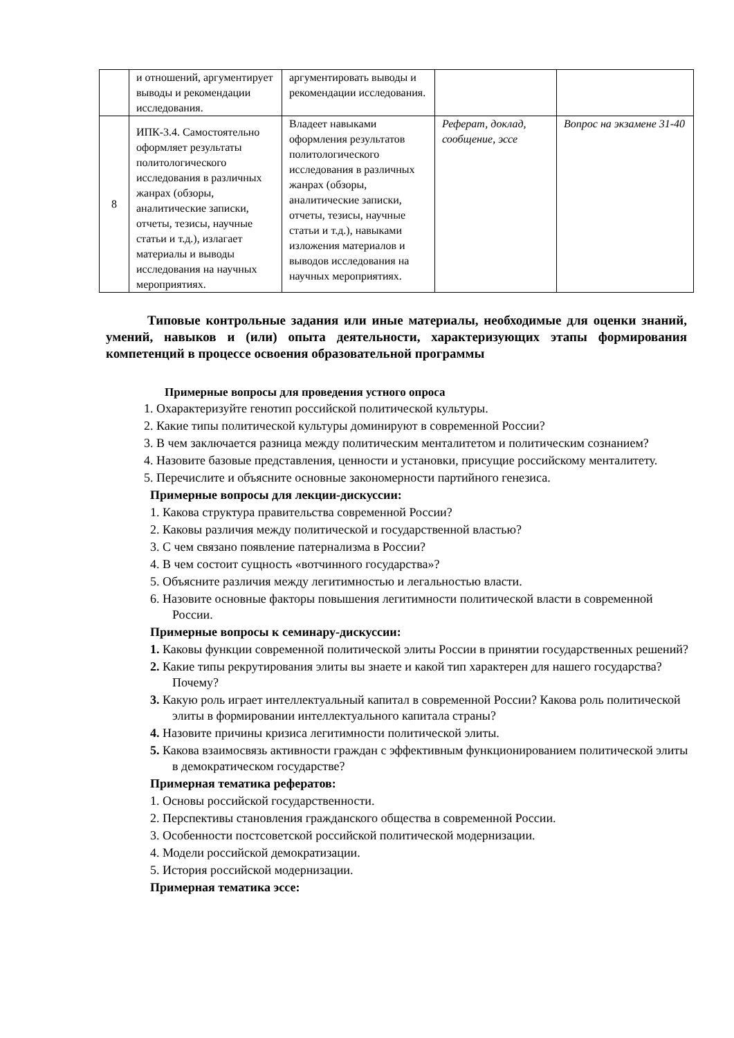| | и отношений, аргументирует выводы и рекомендации исследования. | аргументировать выводы и рекомендации исследования. | | |
| 8 | ИПК-3.4. Самостоятельно оформляет результаты политологического исследования в различных жанрах (обзоры, аналитические записки, отчеты, тезисы, научные статьи и т.д.), излагает материалы и выводы исследования на научных мероприятиях. | Владеет навыками оформления результатов политологического исследования в различных жанрах (обзоры, аналитические записки, отчеты, тезисы, научные статьи и т.д.), навыками изложения материалов и выводов исследования на научных мероприятиях. | Реферат, доклад, сообщение, эссе | Вопрос на экзамене 31-40 |
Типовые контрольные задания или иные материалы, необходимые для оценки знаний, умений, навыков и (или) опыта деятельности, характеризующих этапы формирования компетенций в процессе освоения образовательной программы
Примерные вопросы для проведения устного опроса
1. Охарактеризуйте генотип российской политической культуры.
2. Какие типы политической культуры доминируют в современной России?
3. В чем заключается разница между политическим менталитетом и политическим сознанием?
4. Назовите базовые представления, ценности и установки, присущие российскому менталитету.
5. Перечислите и объясните основные закономерности партийного генезиса.
Примерные вопросы для лекции-дискуссии:
1. Какова структура правительства современной России?
2. Каковы различия между политической и государственной властью?
3. С чем связано появление патернализма в России?
4. В чем состоит сущность «вотчинного государства»?
5. Объясните различия между легитимностью и легальностью власти.
6. Назовите основные факторы повышения легитимности политической власти в современной России.
Примерные вопросы к семинару-дискуссии:
1. Каковы функции современной политической элиты России в принятии государственных решений?
2. Какие типы рекрутирования элиты вы знаете и какой тип характерен для нашего государства? Почему?
3. Какую роль играет интеллектуальный капитал в современной России? Какова роль политической элиты в формировании интеллектуального капитала страны?
4. Назовите причины кризиса легитимности политической элиты.
5. Какова взаимосвязь активности граждан с эффективным функционированием политической элиты в демократическом государстве?
Примерная тематика рефератов:
1. Основы российской государственности.
2. Перспективы становления гражданского общества в современной России.
3. Особенности постсоветской российской политической модернизации.
4. Модели российской демократизации.
5. История российской модернизации.
Примерная тематика эссе: